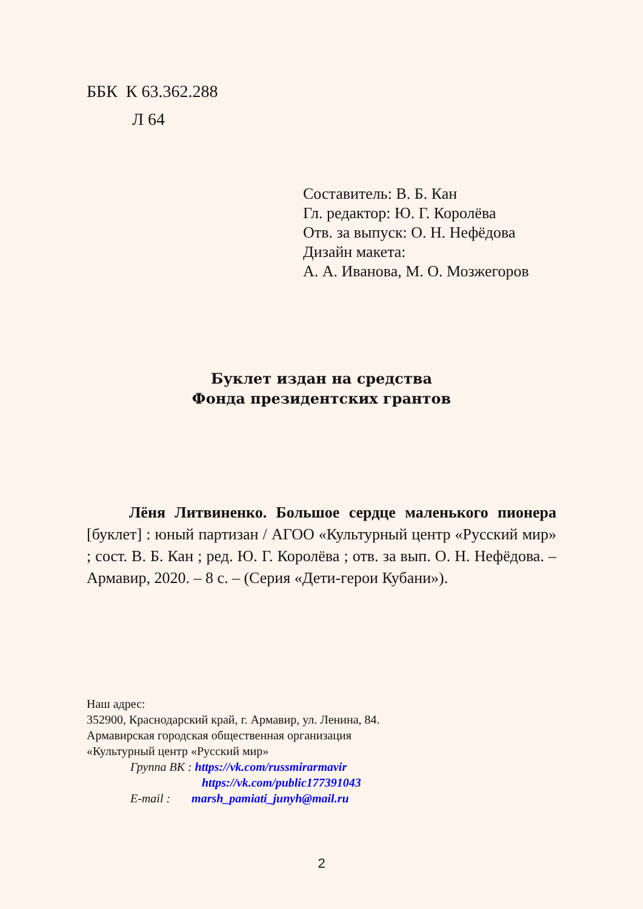ББК К 63.362.288
Л 64
Составитель: В. Б. Кан
Гл. редактор: Ю. Г. Королёва
Отв. за выпуск: О. Н. Нефёдова
Дизайн макета:
А. А. Иванова, М. О. Мозжегоров
Буклет издан на средства
Фонда президентских грантов
Лёня Литвиненко. Большое сердце маленького пионера [буклет] : юный партизан / АГОО «Культурный центр «Русский мир» ; сост. В. Б. Кан ; ред. Ю. Г. Королёва ; отв. за вып. О. Н. Нефёдова. – Армавир, 2020. – 8 с. – (Серия «Дети-герои Кубани»).
Наш адрес:
352900, Краснодарский край, г. Армавир, ул. Ленина, 84.
Армавирская городская общественная организация
«Культурный центр «Русский мир»
Группа ВК : https://vk.com/russmirarmavir
https://vk.com/public177391043
E-mail : marsh_pamiati_junyh@mail.ru
2